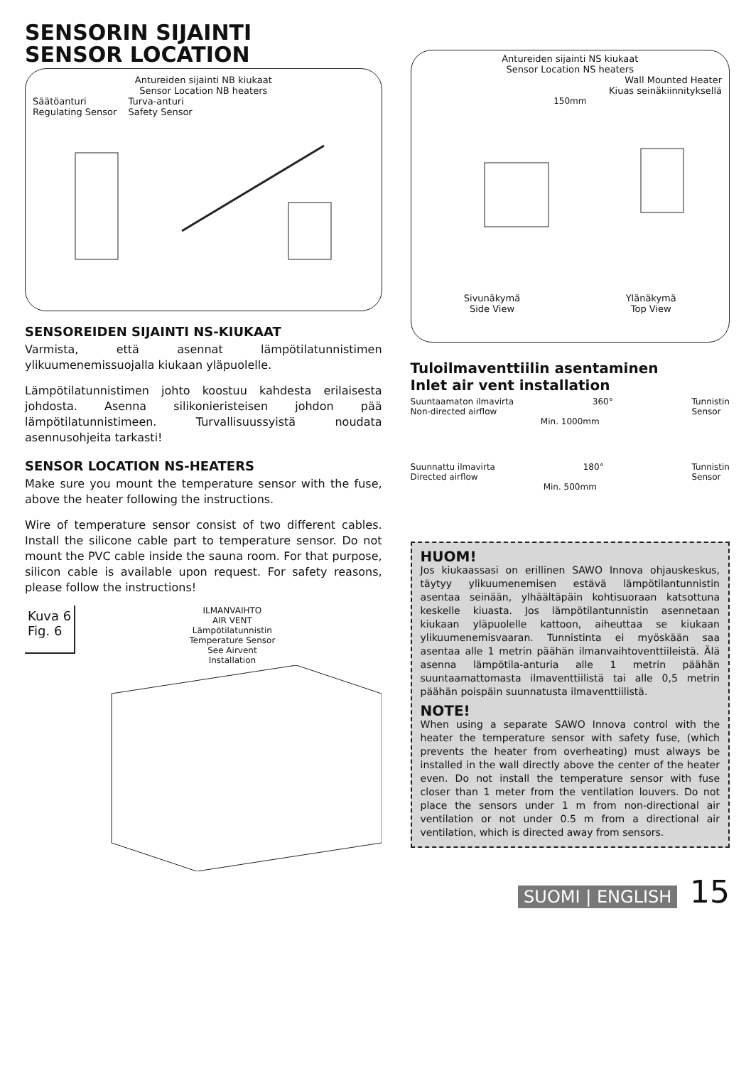SENSORIN SIJAINTI
SENSOR LOCATION
Antureiden sijainti NB kiukaat
Sensor Location NB heaters
Säätöanturi
Regulating Sensor
Turva-anturi
Safety Sensor
SENSOREIDEN SIJAINTI NS-KIUKAAT
Varmista, että asennat lämpötilatunnistimen ylikuumenemissuojalla kiukaan yläpuolelle.
Lämpötilatunnistimen johto koostuu kahdesta erilaisesta johdosta. Asenna silikonieristeisen johdon pää lämpötilatunnistimeen. Turvallisuussyistä noudata asennusohjeita tarkasti!
SENSOR LOCATION NS-HEATERS
Make sure you mount the temperature sensor with the fuse, above the heater following the instructions.
Wire of temperature sensor consist of two different cables. Install the silicone cable part to temperature sensor. Do not mount the PVC cable inside the sauna room. For that purpose, silicon cable is available upon request. For safety reasons, please follow the instructions!
Kuva 6
Fig. 6
ILMANVAIHTO
AIR VENT
Lämpötilatunnistin
Temperature Sensor
See Airvent
Installation
Antureiden sijainti NS kiukaat
Sensor Location NS heaters
Wall Mounted Heater
Kiuas seinäkiinnityksellä
150mm
Sivunäkymä
Side View Ylänäkymä
Top View
Tuloilmaventtiilin asentaminen
Inlet air vent installation
Suuntaamaton ilmavirta
Non-directed airflow 360° Tunnistin
Sensor
Min. 1000mm
Suunnattu ilmavirta
Directed airflow 180° Tunnistin
Sensor
Min. 500mm
HUOM!
Jos kiukaassasi on erillinen SAWO Innova ohjauskeskus, täytyy ylikuumenemisen estävä lämpötilantunnistin asentaa seinään, ylhäältäpäin kohtisuoraan katsottuna keskelle kiuasta. Jos lämpötilantunnistin asennetaan kiukaan yläpuolelle kattoon, aiheuttaa se kiukaan ylikuumenemisvaaran. Tunnistinta ei myöskään saa asentaa alle 1 metrin päähän ilmanvaihtoventtiileistä. Älä asenna lämpötila-anturia alle 1 metrin päähän suuntaamattomasta ilmaventtiilistä tai alle 0,5 metrin päähän poispäin suunnatusta ilmaventtiilistä.
NOTE!
When using a separate SAWO Innova control with the heater the temperature sensor with safety fuse, (which prevents the heater from overheating) must always be installed in the wall directly above the center of the heater even. Do not install the temperature sensor with fuse closer than 1 meter from the ventilation louvers. Do not place the sensors under 1 m from non-directional air ventilation or not under 0.5 m from a directional air ventilation, which is directed away from sensors.
SUOMI | ENGLISH 15